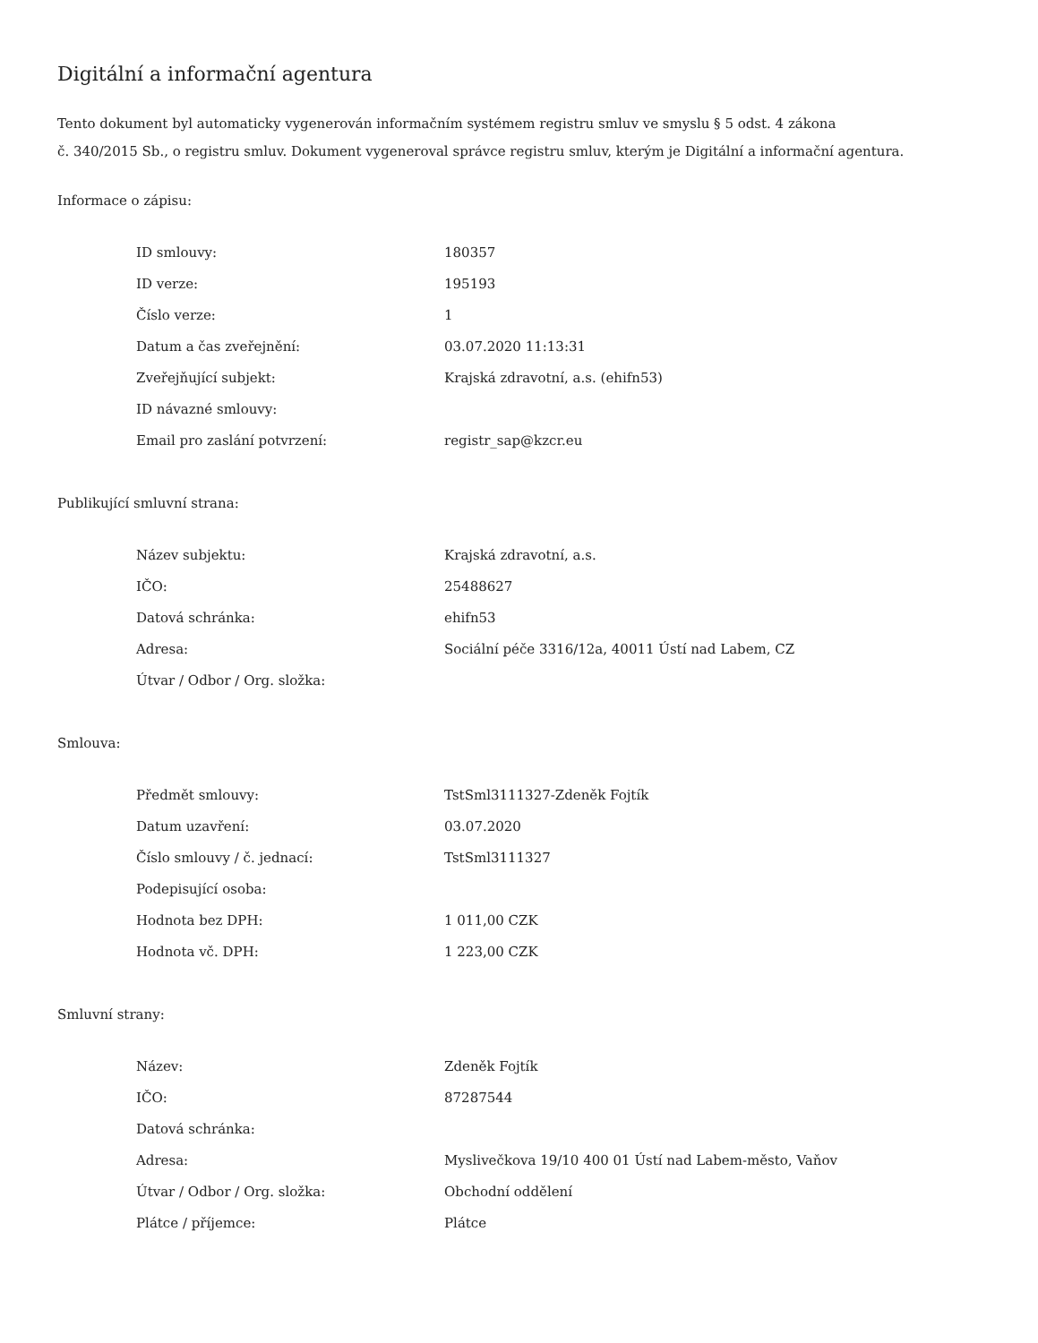Digitální a informační agentura
Tento dokument byl automaticky vygenerován informačním systémem registru smluv ve smyslu § 5 odst. 4 zákona
č. 340/2015 Sb., o registru smluv. Dokument vygeneroval správce registru smluv, kterým je Digitální a informační agentura.
Informace o zápisu:
| ID smlouvy: | 180357 |
| ID verze: | 195193 |
| Číslo verze: | 1 |
| Datum a čas zveřejnění: | 03.07.2020 11:13:31 |
| Zveřejňující subjekt: | Krajská zdravotní, a.s. (ehifn53) |
| ID návazné smlouvy: | |
| Email pro zaslání potvrzení: | registr_sap@kzcr.eu |
Publikující smluvní strana:
| Název subjektu: | Krajská zdravotní, a.s. |
| IČO: | 25488627 |
| Datová schránka: | ehifn53 |
| Adresa: | Sociální péče 3316/12a, 40011 Ústí nad Labem, CZ |
| Útvar / Odbor / Org. složka: | |
Smlouva:
| Předmět smlouvy: | TstSml3111327-Zdeněk Fojtík |
| Datum uzavření: | 03.07.2020 |
| Číslo smlouvy / č. jednací: | TstSml3111327 |
| Podepisující osoba: | |
| Hodnota bez DPH: | 1 011,00 CZK |
| Hodnota vč. DPH: | 1 223,00 CZK |
Smluvní strany:
| Název: | Zdeněk Fojtík |
| IČO: | 87287544 |
| Datová schránka: | |
| Adresa: | Myslivečkova 19/10 400 01 Ústí nad Labem-město, Vaňov |
| Útvar / Odbor / Org. složka: | Obchodní oddělení |
| Plátce / příjemce: | Plátce |